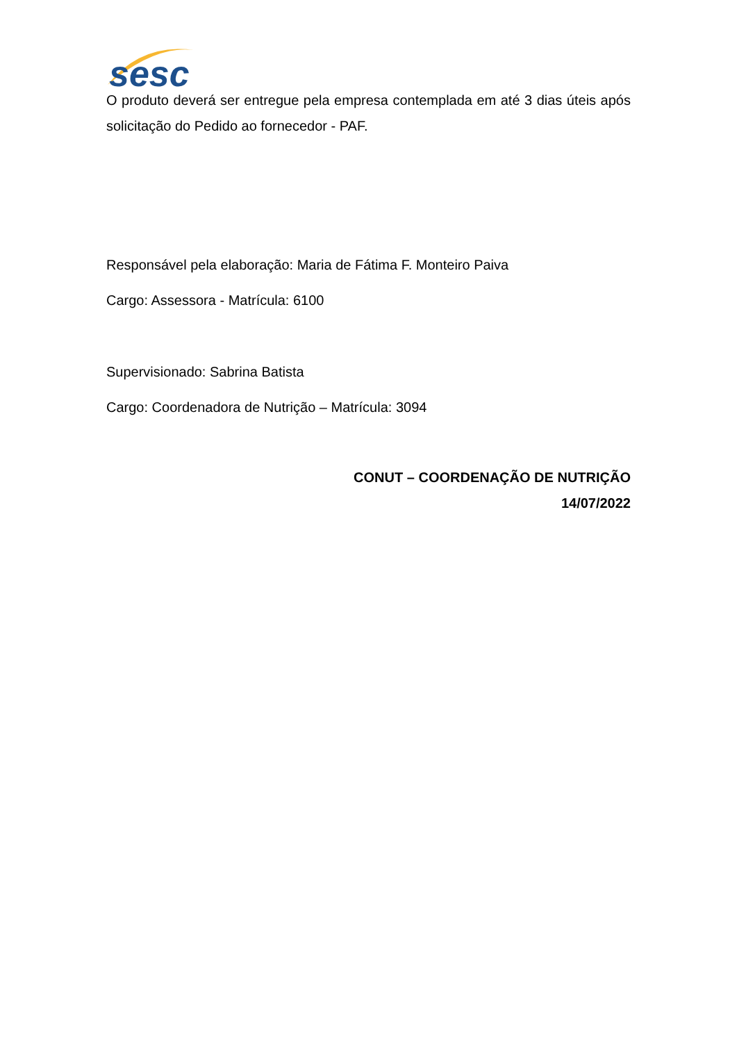sesc
O produto deverá ser entregue pela empresa contemplada em até 3 dias úteis após solicitação do Pedido ao fornecedor - PAF.
Responsável pela elaboração: Maria de Fátima F. Monteiro Paiva
Cargo: Assessora - Matrícula: 6100
Supervisionado: Sabrina Batista
Cargo: Coordenadora de Nutrição – Matrícula: 3094
CONUT – COORDENAÇÃO DE NUTRIÇÃO
14/07/2022